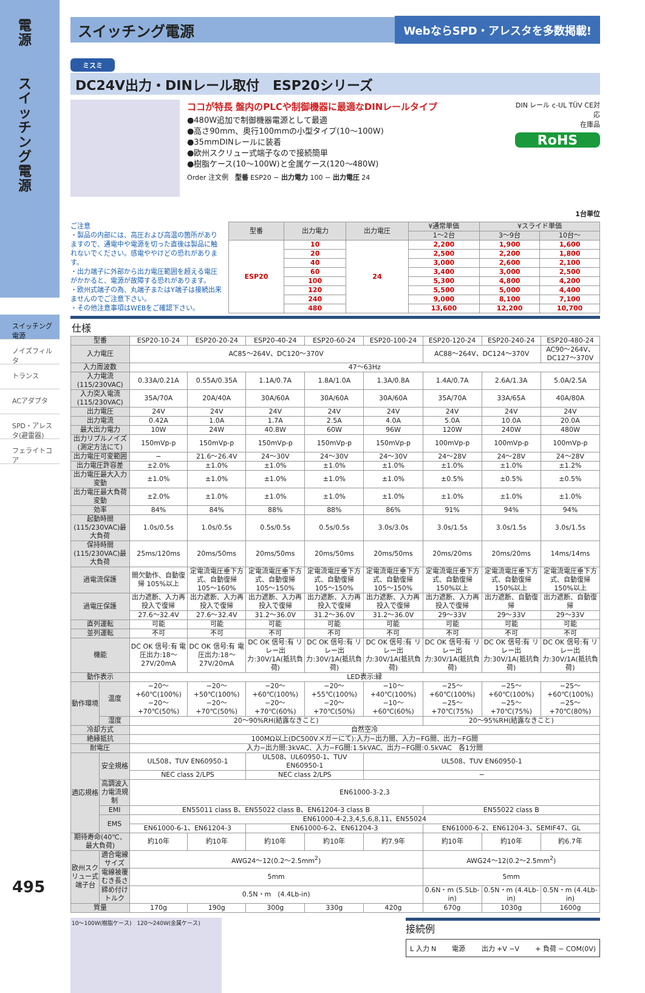電源
スイッチング電源
スイッチング電源
ノイズフィルタ
トランス
ACアダプタ
SPD・アレスタ(避雷器)
フェライトコア
495
スイッチング電源
WebならSPD・アレスタを多数掲載!
ミスミ
DC24V出力・DINレール取付　ESP20シリーズ
ココが特長 盤内のPLCや制御機器に最適なDINレールタイプ
●480W追加で制御機器電源として最適
●高さ90mm、奥行100mmの小型タイプ(10〜100W)
●35mmDINレールに装着
●欧州スクリュー式端子なので接続簡単
●樹脂ケース(10〜100W)と金属ケース(120〜480W)
Order 注文例　型番 ESP20 − 出力電力 100 − 出力電圧 24
DIN レール c-UL TÜV CE対応
在庫品
RoHS
1台単位
ご注意
・製品の内部には、高圧および高温の箇所がありますので、通電中や電源を切った直後は製品に触れないでください。感電ややけどの恐れがあります。
・出力端子に外部から出力電圧範囲を超える電圧がかかると、電源が故障する恐れがあります。
・欧州式端子の為、丸端子またはY端子は接続出来ませんのでご注意下さい。
・その他注意事項はWEBをご確認下さい。
| 型番 | 出力電力 | 出力電圧 | ¥通常単価 | ¥スライド単価 | |
| --- | --- | --- | --- | --- | --- |
| | | | 1〜2台 | 3〜9台 | 10台〜 |
| ESP20 | 10 | 24 | 2,200 | 1,900 | 1,600 |
| | 20 | | 2,500 | 2,200 | 1,800 |
| | 40 | | 3,000 | 2,600 | 2,100 |
| | 60 | | 3,400 | 3,000 | 2,500 |
| | 100 | | 5,300 | 4,800 | 4,200 |
| | 120 | | 5,500 | 5,000 | 4,400 |
| | 240 | | 9,000 | 8,100 | 7,100 |
| | 480 | | 13,600 | 12,200 | 10,700 |
仕様
| 型番 | | ESP20-10-24 | ESP20-20-24 | ESP20-40-24 | ESP20-60-24 | ESP20-100-24 | ESP20-120-24 | ESP20-240-24 | ESP20-480-24 |
| 入力電圧 | | AC85〜264V、DC120〜370V | | | | | AC88〜264V、DC124〜370V | | AC90〜264V、DC127〜370V |
| 入力周波数 | | 47〜63Hz | | | | | | | |
| 入力電流(115/230VAC) | | 0.33A/0.21A | 0.55A/0.35A | 1.1A/0.7A | 1.8A/1.0A | 1.3A/0.8A | 1.4A/0.7A | 2.6A/1.3A | 5.0A/2.5A |
| 入力突入電流(115/230VAC) | | 35A/70A | 20A/40A | 30A/60A | 30A/60A | 30A/60A | 35A/70A | 33A/65A | 40A/80A |
| 出力電圧 | | 24V | 24V | 24V | 24V | 24V | 24V | 24V | 24V |
| 出力電流 | | 0.42A | 1.0A | 1.7A | 2.5A | 4.0A | 5.0A | 10.0A | 20.0A |
| 最大出力電力 | | 10W | 24W | 40.8W | 60W | 96W | 120W | 240W | 480W |
| 出力リプルノイズ(測定方法にて) | | 150mVp-p | 150mVp-p | 150mVp-p | 150mVp-p | 150mVp-p | 100mVp-p | 100mVp-p | 100mVp-p |
| 出力電圧可変範囲 | | − | 21.6〜26.4V | 24〜30V | 24〜30V | 24〜30V | 24〜28V | 24〜28V | 24〜28V |
| 出力電圧許容差 | | ±2.0% | ±1.0% | ±1.0% | ±1.0% | ±1.0% | ±1.0% | ±1.0% | ±1.2% |
| 出力電圧最大入力変動 | | ±1.0% | ±1.0% | ±1.0% | ±1.0% | ±1.0% | ±0.5% | ±0.5% | ±0.5% |
| 出力電圧最大負荷変動 | | ±2.0% | ±1.0% | ±1.0% | ±1.0% | ±1.0% | ±1.0% | ±1.0% | ±1.0% |
| 効率 | | 84% | 84% | 88% | 88% | 86% | 91% | 94% | 94% |
| 起動時間(115/230VAC)最大負荷 | | 1.0s/0.5s | 1.0s/0.5s | 0.5s/0.5s | 0.5s/0.5s | 3.0s/3.0s | 3.0s/1.5s | 3.0s/1.5s | 3.0s/1.5s |
| 保持時間(115/230VAC)最大負荷 | | 25ms/120ms | 20ms/50ms | 20ms/50ms | 20ms/50ms | 20ms/50ms | 20ms/20ms | 20ms/20ms | 14ms/14ms |
| 過電流保護 | | 間欠動作、自動復帰 105%以上 | 定電流電圧垂下方式、自動復帰 105〜160% | 定電流電圧垂下方式、自動復帰 105〜150% | 定電流電圧垂下方式、自動復帰 105〜150% | 定電流電圧垂下方式、自動復帰 105〜150% | 定電流電圧垂下方式、自動復帰 150%以上 | 定電流電圧垂下方式、自動復帰 150%以上 | 定電流電圧垂下方式、自動復帰 150%以上 |
| 過電圧保護 | | 出力遮断、入力再投入で復帰 | 出力遮断、入力再投入で復帰 | 出力遮断、入力再投入で復帰 | 出力遮断、入力再投入で復帰 | 出力遮断、入力再投入で復帰 | 出力遮断、入力再投入で復帰 | 出力遮断、自動復帰 | 出力遮断、自動復帰 |
| | | 27.6〜32.4V | 27.6〜32.4V | 31.2〜36.0V | 31.2〜36.0V | 31.2〜36.0V | 29〜33V | 29〜33V | 29〜33V |
| 直列運転 | | 可能 | 可能 | 可能 | 可能 | 可能 | 可能 | 可能 | 可能 |
| 並列運転 | | 不可 | 不可 | 不可 | 不可 | 不可 | 不可 | 不可 | 不可 |
| 機能 | | DC OK 信号:有 電圧出力:18〜27V/20mA | DC OK 信号:有 電圧出力:18〜27V/20mA | DC OK 信号:有 リレー出力:30V/1A(抵抗負荷) | DC OK 信号:有 リレー出力:30V/1A(抵抗負荷) | DC OK 信号:有 リレー出力:30V/1A(抵抗負荷) | DC OK 信号:有 リレー出力:30V/1A(抵抗負荷) | DC OK 信号:有 リレー出力:30V/1A(抵抗負荷) | DC OK 信号:有 リレー出力:30V/1A(抵抗負荷) |
| 動作表示 | | LED表示:緑 | | | | | | | |
| 動作環境 | 温度 | −20〜+60℃(100%) −20〜+70℃(50%) | −20〜+50℃(100%) −20〜+70℃(50%) | −20〜+60℃(100%) −20〜+70℃(60%) | −20〜+55℃(100%) −20〜+70℃(50%) | −10〜+40℃(100%) −10〜+60℃(60%) | −25〜+60℃(100%) −25〜+70℃(75%) | −25〜+60℃(100%) −25〜+70℃(75%) | −25〜+60℃(100%) −25〜+70℃(80%) |
| | 湿度 | 20〜90%RH(結露なきこと) | | | | | 20〜95%RH(結露なきこと) | | |
| 冷却方式 | | 自然空冷 | | | | | | | |
| 絶縁抵抗 | | 100MΩ以上(DC500Vメガーにて):入力−出力間、入力−FG間、出力−FG間 | | | | | | | |
| 耐電圧 | | 入力−出力間:3kVAC、入力−FG間:1.5kVAC、出力−FG間:0.5kVAC 各1分間 | | | | | | | |
| 適応規格 | 安全規格 | UL508、TUV EN60950-1 | | UL508、UL60950-1、TUV EN60950-1 | | UL508、TUV EN60950-1 | | | |
| | | NEC class 2/LPS | | NEC class 2/LPS | | − | | | |
| | 高調波入力電流規制 | EN61000-3-2,3 | | | | | | | |
| | EMI | EN55011 class B、EN55022 class B、EN61204-3 class B | | | | | EN55022 class B | | |
| | EMS | EN61000-4-2,3,4,5,6,8,11、EN55024 | | | | | | | |
| | | EN61000-6-1、EN61204-3 | | EN61000-6-2、EN61204-3 | | | EN61000-6-2、EN61204-3、SEMIF47、GL | | |
| 期待寿命(40℃、最大負荷) | | 約10年 | 約10年 | 約10年 | 約10年 | 約7.9年 | 約10年 | 約10年 | 約6.7年 |
| 欧州スクリュー式端子台 | 適合電線サイズ | AWG24〜12(0.2〜2.5mm<sup>2</sup>) | | | | | AWG24〜12(0.2〜2.5mm<sup>2</sup>) | | |
| | 電線被覆むき長さ | 5mm | | | | | 5mm | | |
| | 締め付けトルク | 0.5N・m (4.4Lb-in) | | | | | 0.6N・m (5.5Lb-in) | 0.5N・m (4.4Lb-in) | 0.5N・m (4.4Lb-in) |
| 質量 | | 170g | 190g | 300g | 330g | 420g | 670g | 1030g | 1600g |
10〜100W(樹脂ケース)　120〜240W(金属ケース)
接続例
L 入力 N 電源 出力 +V −V + 負荷 − COM(0V)